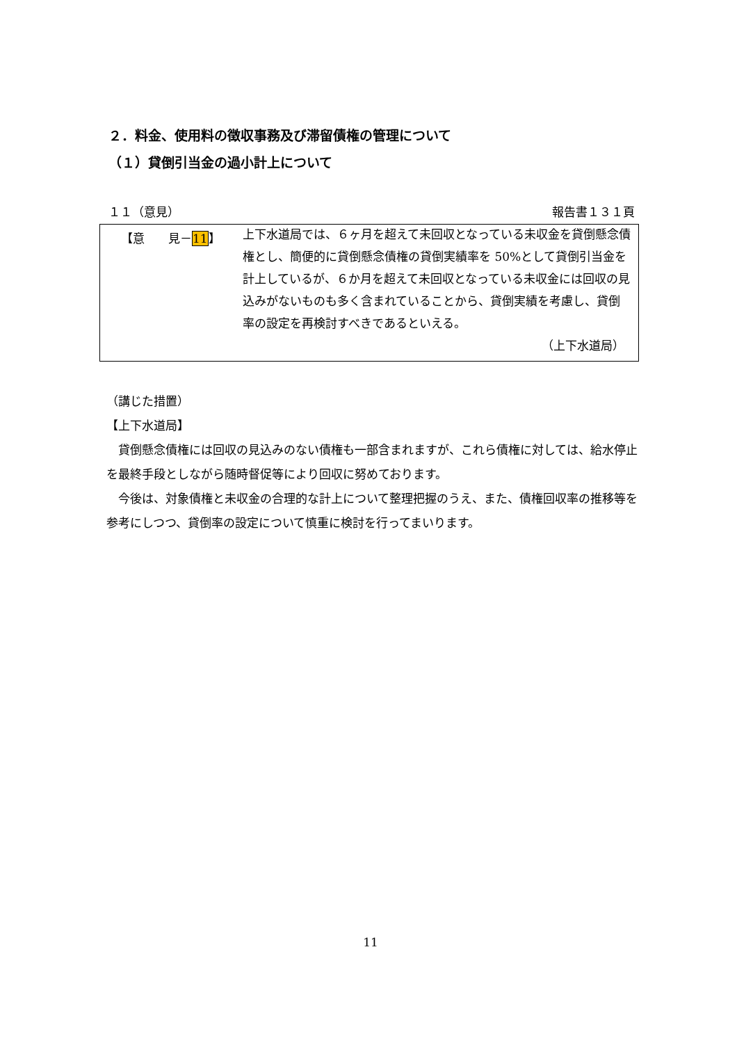２．料金、使用料の徴収事務及び滞留債権の管理について
（１）貸倒引当金の過小計上について
１１（意見） 報告書１３１頁
【意　　見－11】
上下水道局では、６ヶ月を超えて未回収となっている未収金を貸倒懸念債権とし、簡便的に貸倒懸念債権の貸倒実績率を 50%として貸倒引当金を計上しているが、６か月を超えて未回収となっている未収金には回収の見込みがないものも多く含まれていることから、貸倒実績を考慮し、貸倒率の設定を再検討すべきであるといえる。
（上下水道局）
（講じた措置）
【上下水道局】
　貸倒懸念債権には回収の見込みのない債権も一部含まれますが、これら債権に対しては、給水停止を最終手段としながら随時督促等により回収に努めております。
　今後は、対象債権と未収金の合理的な計上について整理把握のうえ、また、債権回収率の推移等を参考にしつつ、貸倒率の設定について慎重に検討を行ってまいります。
11